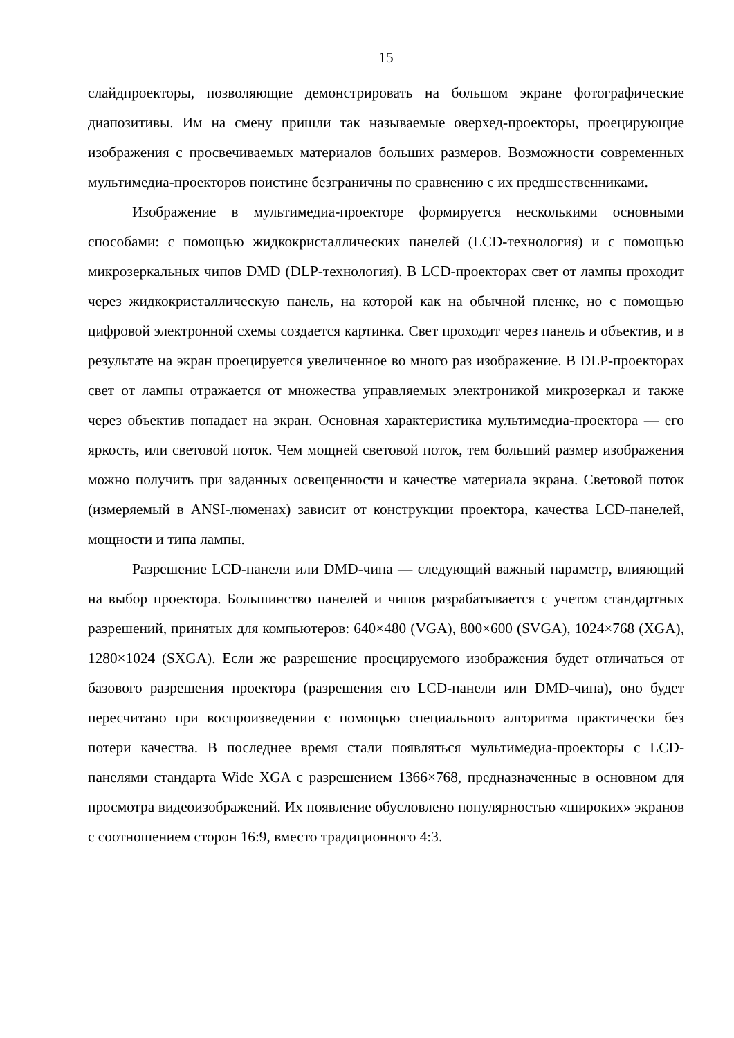15
слайдпроекторы, позволяющие демонстрировать на большом экране фотографические диапозитивы. Им на смену пришли так называемые оверхед-проекторы, проецирующие изображения с просвечиваемых материалов больших размеров. Возможности современных мультимедиа-проекторов поистине безграничны по сравнению с их предшественниками.
Изображение в мультимедиа-проекторе формируется несколькими основными способами: с помощью жидкокристаллических панелей (LCD-технология) и с помощью микрозеркальных чипов DMD (DLP-технология). В LCD-проекторах свет от лампы проходит через жидкокристаллическую панель, на которой как на обычной пленке, но с помощью цифровой электронной схемы создается картинка. Свет проходит через панель и объектив, и в результате на экран проецируется увеличенное во много раз изображение. В DLP-проекторах свет от лампы отражается от множества управляемых электроникой микрозеркал и также через объектив попадает на экран. Основная характеристика мультимедиа-проектора — его яркость, или световой поток. Чем мощней световой поток, тем больший размер изображения можно получить при заданных освещенности и качестве материала экрана. Световой поток (измеряемый в ANSI-люменах) зависит от конструкции проектора, качества LCD-панелей, мощности и типа лампы.
Разрешение LCD-панели или DMD-чипа — следующий важный параметр, влияющий на выбор проектора. Большинство панелей и чипов разрабатывается с учетом стандартных разрешений, принятых для компьютеров: 640×480 (VGA), 800×600 (SVGA), 1024×768 (XGA), 1280×1024 (SXGA). Если же разрешение проецируемого изображения будет отличаться от базового разрешения проектора (разрешения его LCD-панели или DMD-чипа), оно будет пересчитано при воспроизведении с помощью специального алгоритма практически без потери качества. В последнее время стали появляться мультимедиа-проекторы с LCD-панелями стандарта Wide XGA с разрешением 1366×768, предназначенные в основном для просмотра видеоизображений. Их появление обусловлено популярностью «широких» экранов с соотношением сторон 16:9, вместо традиционного 4:3.